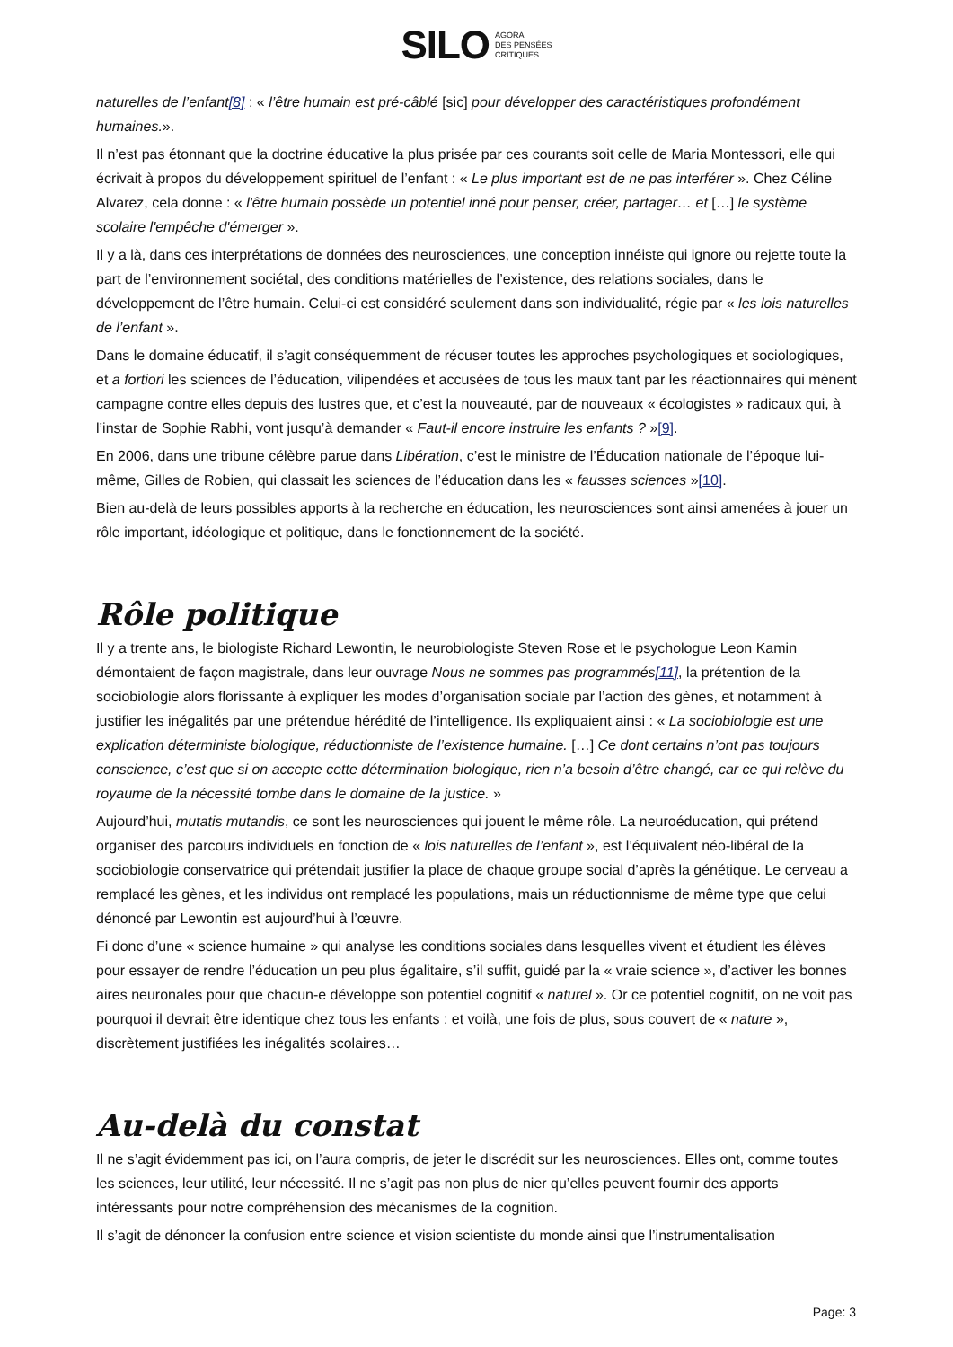SILO AGORA
DES PENSÉES
CRITIQUES
naturelles de l’enfant[8] : « l’être humain est pré-câblé [sic] pour développer des caractéristiques profondément humaines.».
Il n’est pas étonnant que la doctrine éducative la plus prisée par ces courants soit celle de Maria Montessori, elle qui écrivait à propos du développement spirituel de l’enfant : « Le plus important est de ne pas interférer ». Chez Céline Alvarez, cela donne : « l'être humain possède un potentiel inné pour penser, créer, partager… et […] le système scolaire l'empêche d'émerger ».
Il y a là, dans ces interprétations de données des neurosciences, une conception innéiste qui ignore ou rejette toute la part de l’environnement sociétal, des conditions matérielles de l’existence, des relations sociales, dans le développement de l’être humain. Celui-ci est considéré seulement dans son individualité, régie par « les lois naturelles de l’enfant ».
Dans le domaine éducatif, il s’agit conséquemment de récuser toutes les approches psychologiques et sociologiques, et a fortiori les sciences de l’éducation, vilipendées et accusées de tous les maux tant par les réactionnaires qui mènent campagne contre elles depuis des lustres que, et c’est la nouveauté, par de nouveaux « écologistes » radicaux qui, à l’instar de Sophie Rabhi, vont jusqu’à demander « Faut-il encore instruire les enfants ? »[9].
En 2006, dans une tribune célèbre parue dans Libération, c’est le ministre de l’Éducation nationale de l’époque lui-même, Gilles de Robien, qui classait les sciences de l’éducation dans les « fausses sciences »[10].
Bien au-delà de leurs possibles apports à la recherche en éducation, les neurosciences sont ainsi amenées à jouer un rôle important, idéologique et politique, dans le fonctionnement de la société.
Rôle politique
Il y a trente ans, le biologiste Richard Lewontin, le neurobiologiste Steven Rose et le psychologue Leon Kamin démontaient de façon magistrale, dans leur ouvrage Nous ne sommes pas programmés[11], la prétention de la sociobiologie alors florissante à expliquer les modes d’organisation sociale par l’action des gènes, et notamment à justifier les inégalités par une prétendue hérédité de l’intelligence. Ils expliquaient ainsi : « La sociobiologie est une explication déterministe biologique, réductionniste de l’existence humaine. […] Ce dont certains n’ont pas toujours conscience, c’est que si on accepte cette détermination biologique, rien n’a besoin d’être changé, car ce qui relève du royaume de la nécessité tombe dans le domaine de la justice. »
Aujourd’hui, mutatis mutandis, ce sont les neurosciences qui jouent le même rôle. La neuroéducation, qui prétend organiser des parcours individuels en fonction de « lois naturelles de l’enfant », est l’équivalent néo-libéral de la sociobiologie conservatrice qui prétendait justifier la place de chaque groupe social d’après la génétique. Le cerveau a remplacé les gènes, et les individus ont remplacé les populations, mais un réductionnisme de même type que celui dénoncé par Lewontin est aujourd’hui à l’œuvre.
Fi donc d’une « science humaine » qui analyse les conditions sociales dans lesquelles vivent et étudient les élèves pour essayer de rendre l’éducation un peu plus égalitaire, s’il suffit, guidé par la « vraie science », d’activer les bonnes aires neuronales pour que chacun-e développe son potentiel cognitif « naturel ». Or ce potentiel cognitif, on ne voit pas pourquoi il devrait être identique chez tous les enfants : et voilà, une fois de plus, sous couvert de « nature », discrètement justifiées les inégalités scolaires…
Au-delà du constat
Il ne s’agit évidemment pas ici, on l’aura compris, de jeter le discrédit sur les neurosciences. Elles ont, comme toutes les sciences, leur utilité, leur nécessité. Il ne s’agit pas non plus de nier qu’elles peuvent fournir des apports intéressants pour notre compréhension des mécanismes de la cognition.
Il s’agit de dénoncer la confusion entre science et vision scientiste du monde ainsi que l’instrumentalisation
Page: 3